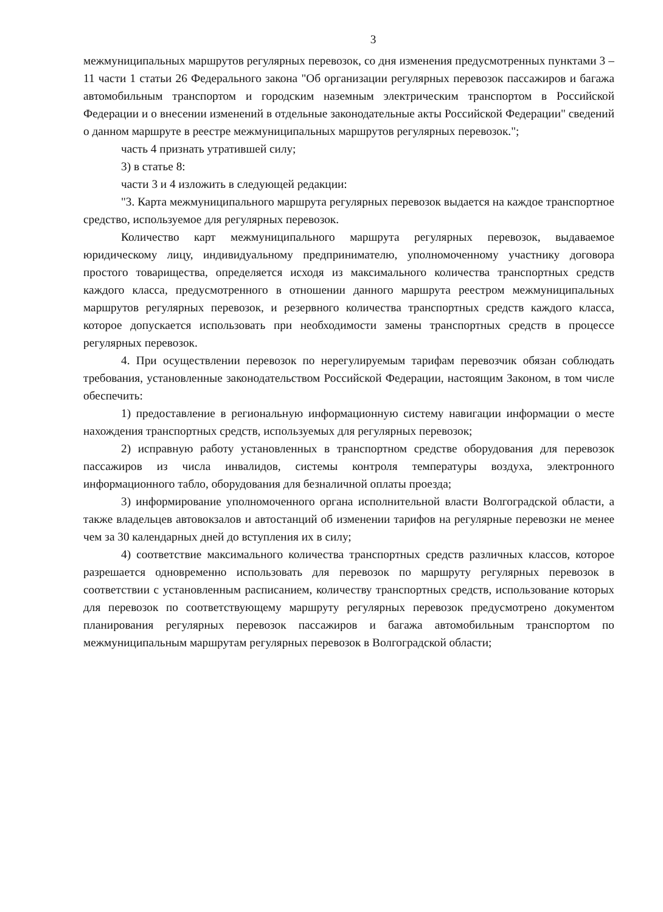3
межмуниципальных маршрутов регулярных перевозок, со дня изменения предусмотренных пунктами 3 – 11 части 1 статьи 26 Федерального закона "Об организации регулярных перевозок пассажиров и багажа автомобильным транспортом и городским наземным электрическим транспортом в Российской Федерации и о внесении изменений в отдельные законодательные акты Российской Федерации" сведений о данном маршруте в реестре межмуниципальных маршрутов регулярных перевозок.";
часть 4 признать утратившей силу;
3) в статье 8:
части 3 и 4 изложить в следующей редакции:
"3. Карта межмуниципального маршрута регулярных перевозок выдается на каждое транспортное средство, используемое для регулярных перевозок.
Количество карт межмуниципального маршрута регулярных перевозок, выдаваемое юридическому лицу, индивидуальному предпринимателю, уполномоченному участнику договора простого товарищества, определяется исходя из максимального количества транспортных средств каждого класса, предусмотренного в отношении данного маршрута реестром межмуниципальных маршрутов регулярных перевозок, и резервного количества транспортных средств каждого класса, которое допускается использовать при необходимости замены транспортных средств в процессе регулярных перевозок.
4. При осуществлении перевозок по нерегулируемым тарифам перевозчик обязан соблюдать требования, установленные законодательством Российской Федерации, настоящим Законом, в том числе обеспечить:
1) предоставление в региональную информационную систему навигации информации о месте нахождения транспортных средств, используемых для регулярных перевозок;
2) исправную работу установленных в транспортном средстве оборудования для перевозок пассажиров из числа инвалидов, системы контроля температуры воздуха, электронного информационного табло, оборудования для безналичной оплаты проезда;
3) информирование уполномоченного органа исполнительной власти Волгоградской области, а также владельцев автовокзалов и автостанций об изменении тарифов на регулярные перевозки не менее чем за 30 календарных дней до вступления их в силу;
4) соответствие максимального количества транспортных средств различных классов, которое разрешается одновременно использовать для перевозок по маршруту регулярных перевозок в соответствии с установленным расписанием, количеству транспортных средств, использование которых для перевозок по соответствующему маршруту регулярных перевозок предусмотрено документом планирования регулярных перевозок пассажиров и багажа автомобильным транспортом по межмуниципальным маршрутам регулярных перевозок в Волгоградской области;